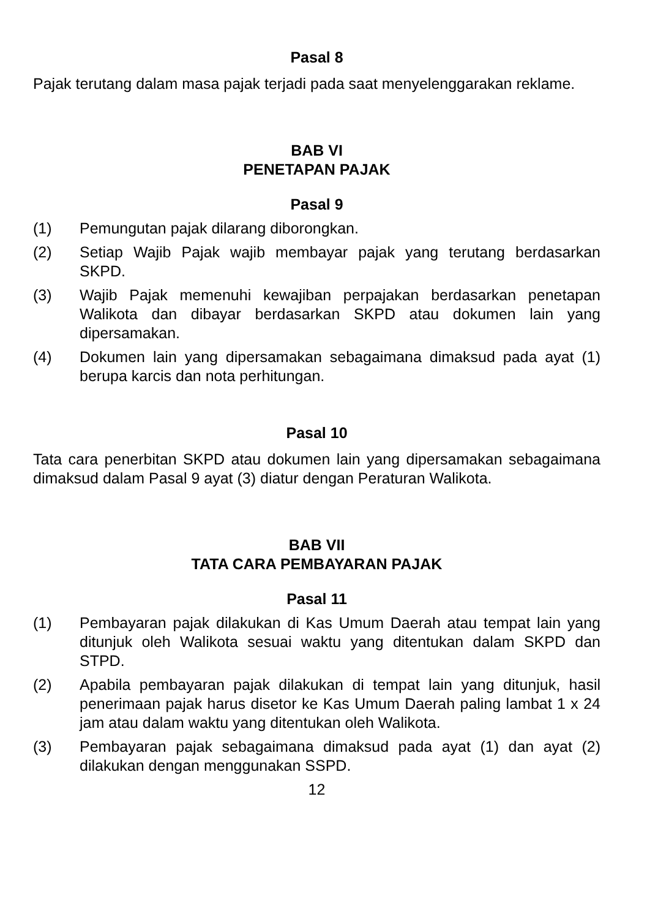Pasal 8
Pajak terutang dalam masa pajak terjadi pada saat menyelenggarakan reklame.
BAB VI
PENETAPAN PAJAK
Pasal 9
(1) Pemungutan pajak dilarang diborongkan.
(2) Setiap Wajib Pajak wajib membayar pajak yang terutang berdasarkan SKPD.
(3) Wajib Pajak memenuhi kewajiban perpajakan berdasarkan penetapan Walikota dan dibayar berdasarkan SKPD atau dokumen lain yang dipersamakan.
(4) Dokumen lain yang dipersamakan sebagaimana dimaksud pada ayat (1) berupa karcis dan nota perhitungan.
Pasal 10
Tata cara penerbitan SKPD atau dokumen lain yang dipersamakan sebagaimana dimaksud dalam Pasal 9 ayat (3) diatur dengan Peraturan Walikota.
BAB VII
TATA CARA PEMBAYARAN PAJAK
Pasal 11
(1) Pembayaran pajak dilakukan di Kas Umum Daerah atau tempat lain yang ditunjuk oleh Walikota sesuai waktu yang ditentukan dalam SKPD dan STPD.
(2) Apabila pembayaran pajak dilakukan di tempat lain yang ditunjuk, hasil penerimaan pajak harus disetor ke Kas Umum Daerah paling lambat 1 x 24 jam atau dalam waktu yang ditentukan oleh Walikota.
(3) Pembayaran pajak sebagaimana dimaksud pada ayat (1) dan ayat (2) dilakukan dengan menggunakan SSPD.
12